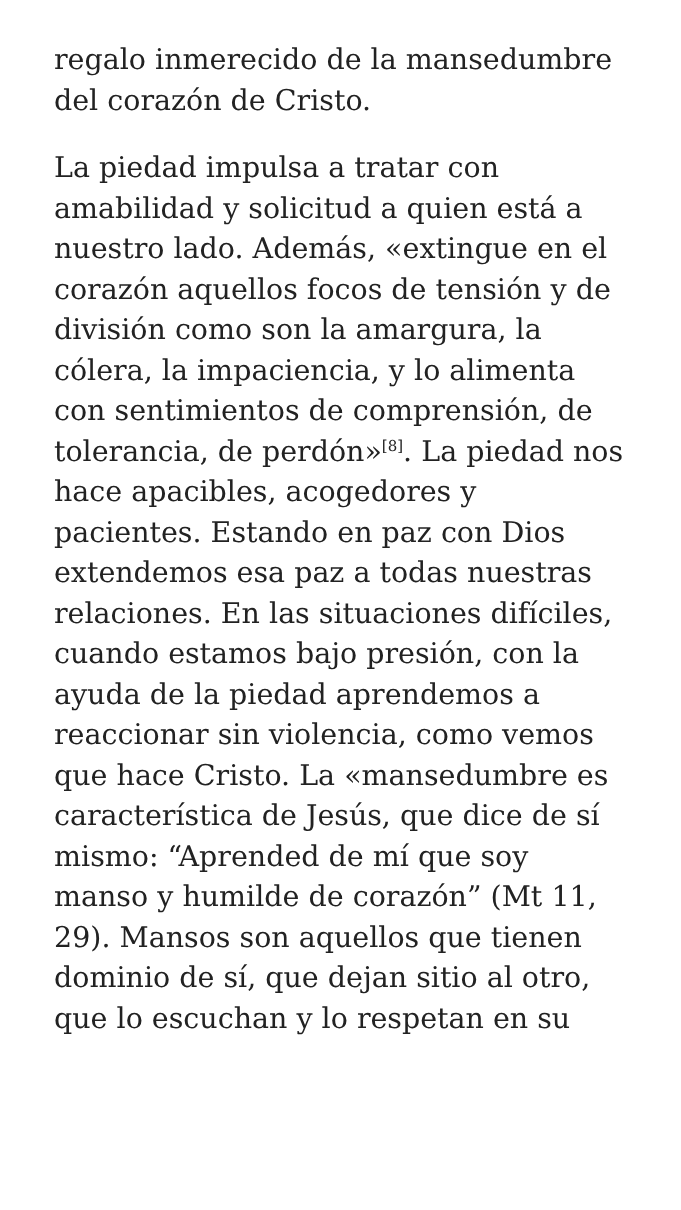regalo inmerecido de la mansedumbre del corazón de Cristo.
La piedad impulsa a tratar con amabilidad y solicitud a quien está a nuestro lado. Además, «extingue en el corazón aquellos focos de tensión y de división como son la amargura, la cólera, la impaciencia, y lo alimenta con sentimientos de comprensión, de tolerancia, de perdón»<sup>[8]</sup>. La piedad nos hace apacibles, acogedores y pacientes. Estando en paz con Dios extendemos esa paz a todas nuestras relaciones. En las situaciones difíciles, cuando estamos bajo presión, con la ayuda de la piedad aprendemos a reaccionar sin violencia, como vemos que hace Cristo. La «mansedumbre es característica de Jesús, que dice de sí mismo: “Aprended de mí que soy manso y humilde de corazón” (Mt 11, 29). Mansos son aquellos que tienen dominio de sí, que dejan sitio al otro, que lo escuchan y lo respetan en su